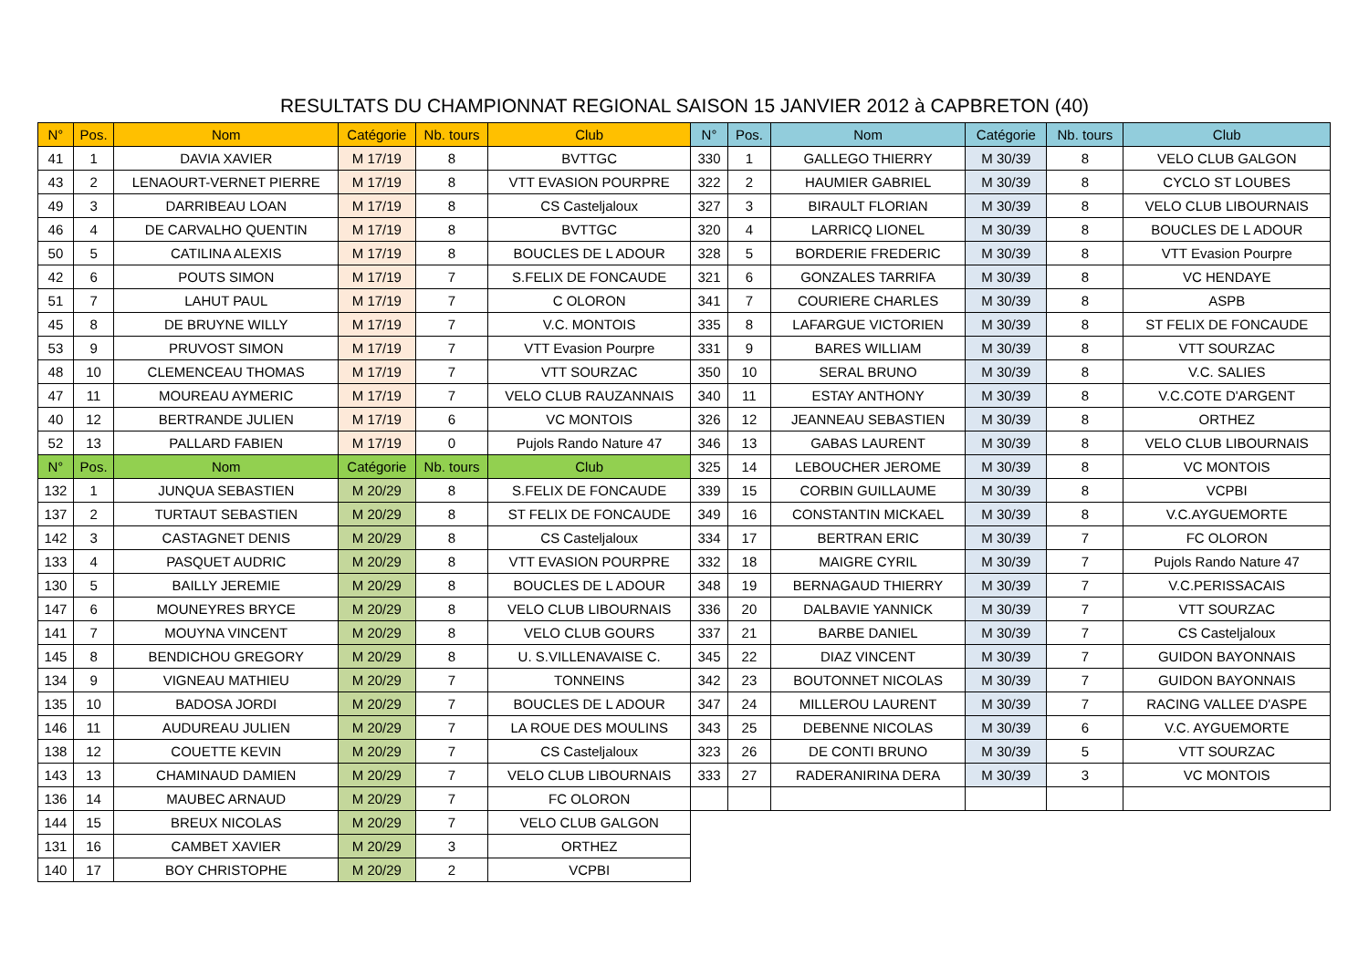RESULTATS DU CHAMPIONNAT REGIONAL SAISON 15 JANVIER 2012 à CAPBRETON (40)
| N° | Pos. | Nom | Catégorie | Nb. tours | Club |
| --- | --- | --- | --- | --- | --- |
| 41 | 1 | DAVIA XAVIER | M 17/19 | 8 | BVTTGC |
| 43 | 2 | LENAOURT-VERNET PIERRE | M 17/19 | 8 | VTT EVASION POURPRE |
| 49 | 3 | DARRIBEAU LOAN | M 17/19 | 8 | CS Casteljaloux |
| 46 | 4 | DE CARVALHO QUENTIN | M 17/19 | 8 | BVTTGC |
| 50 | 5 | CATILINA ALEXIS | M 17/19 | 8 | BOUCLES DE L ADOUR |
| 42 | 6 | POUTS SIMON | M 17/19 | 7 | S.FELIX DE FONCAUDE |
| 51 | 7 | LAHUT PAUL | M 17/19 | 7 | C OLORON |
| 45 | 8 | DE BRUYNE WILLY | M 17/19 | 7 | V.C. MONTOIS |
| 53 | 9 | PRUVOST SIMON | M 17/19 | 7 | VTT Evasion Pourpre |
| 48 | 10 | CLEMENCEAU THOMAS | M 17/19 | 7 | VTT SOURZAC |
| 47 | 11 | MOUREAU AYMERIC | M 17/19 | 7 | VELO CLUB RAUZANNAIS |
| 40 | 12 | BERTRANDE JULIEN | M 17/19 | 6 | VC MONTOIS |
| 52 | 13 | PALLARD FABIEN | M 17/19 | 0 | Pujols Rando Nature 47 |
| N° | Pos. | Nom | Catégorie | Nb. tours | Club |
| 132 | 1 | JUNQUA SEBASTIEN | M 20/29 | 8 | S.FELIX DE FONCAUDE |
| 137 | 2 | TURTAUT SEBASTIEN | M 20/29 | 8 | ST FELIX DE FONCAUDE |
| 142 | 3 | CASTAGNET DENIS | M 20/29 | 8 | CS Casteljaloux |
| 133 | 4 | PASQUET AUDRIC | M 20/29 | 8 | VTT EVASION POURPRE |
| 130 | 5 | BAILLY JEREMIE | M 20/29 | 8 | BOUCLES DE L ADOUR |
| 147 | 6 | MOUNEYRES BRYCE | M 20/29 | 8 | VELO CLUB LIBOURNAIS |
| 141 | 7 | MOUYNA VINCENT | M 20/29 | 8 | VELO CLUB GOURS |
| 145 | 8 | BENDICHOU GREGORY | M 20/29 | 8 | U. S.VILLENAVAISE C. |
| 134 | 9 | VIGNEAU MATHIEU | M 20/29 | 7 | TONNEINS |
| 135 | 10 | BADOSA JORDI | M 20/29 | 7 | BOUCLES DE L ADOUR |
| 146 | 11 | AUDUREAU JULIEN | M 20/29 | 7 | LA ROUE DES MOULINS |
| 138 | 12 | COUETTE KEVIN | M 20/29 | 7 | CS Casteljaloux |
| 143 | 13 | CHAMINAUD DAMIEN | M 20/29 | 7 | VELO CLUB LIBOURNAIS |
| 136 | 14 | MAUBEC ARNAUD | M 20/29 | 7 | FC OLORON |
| 144 | 15 | BREUX NICOLAS | M 20/29 | 7 | VELO CLUB GALGON |
| 131 | 16 | CAMBET XAVIER | M 20/29 | 3 | ORTHEZ |
| 140 | 17 | BOY CHRISTOPHE | M 20/29 | 2 | VCPBI |
| N° | Pos. | Nom | Catégorie | Nb. tours | Club |
| --- | --- | --- | --- | --- | --- |
| 330 | 1 | GALLEGO THIERRY | M 30/39 | 8 | VELO CLUB GALGON |
| 322 | 2 | HAUMIER GABRIEL | M 30/39 | 8 | CYCLO ST LOUBES |
| 327 | 3 | BIRAULT FLORIAN | M 30/39 | 8 | VELO CLUB LIBOURNAIS |
| 320 | 4 | LARRICQ LIONEL | M 30/39 | 8 | BOUCLES DE L ADOUR |
| 328 | 5 | BORDERIE FREDERIC | M 30/39 | 8 | VTT Evasion Pourpre |
| 321 | 6 | GONZALES TARRIFA | M 30/39 | 8 | VC HENDAYE |
| 341 | 7 | COURIERE CHARLES | M 30/39 | 8 | ASPB |
| 335 | 8 | LAFARGUE VICTORIEN | M 30/39 | 8 | ST FELIX DE FONCAUDE |
| 331 | 9 | BARES WILLIAM | M 30/39 | 8 | VTT SOURZAC |
| 350 | 10 | SERAL BRUNO | M 30/39 | 8 | V.C. SALIES |
| 340 | 11 | ESTAY ANTHONY | M 30/39 | 8 | V.C.COTE D'ARGENT |
| 326 | 12 | JEANNEAU SEBASTIEN | M 30/39 | 8 | ORTHEZ |
| 346 | 13 | GABAS LAURENT | M 30/39 | 8 | VELO CLUB LIBOURNAIS |
| 325 | 14 | LEBOUCHER JEROME | M 30/39 | 8 | VC MONTOIS |
| 339 | 15 | CORBIN GUILLAUME | M 30/39 | 8 | VCPBI |
| 349 | 16 | CONSTANTIN MICKAEL | M 30/39 | 8 | V.C.AYGUEMORTE |
| 334 | 17 | BERTRAN ERIC | M 30/39 | 7 | FC OLORON |
| 332 | 18 | MAIGRE CYRIL | M 30/39 | 7 | Pujols Rando Nature 47 |
| 348 | 19 | BERNAGAUD THIERRY | M 30/39 | 7 | V.C.PERISSACAIS |
| 336 | 20 | DALBAVIE YANNICK | M 30/39 | 7 | VTT SOURZAC |
| 337 | 21 | BARBE DANIEL | M 30/39 | 7 | CS Casteljaloux |
| 345 | 22 | DIAZ VINCENT | M 30/39 | 7 | GUIDON BAYONNAIS |
| 342 | 23 | BOUTONNET NICOLAS | M 30/39 | 7 | GUIDON BAYONNAIS |
| 347 | 24 | MILLEROU LAURENT | M 30/39 | 7 | RACING VALLEE D'ASPE |
| 343 | 25 | DEBENNE NICOLAS | M 30/39 | 6 | V.C. AYGUEMORTE |
| 323 | 26 | DE CONTI BRUNO | M 30/39 | 5 | VTT SOURZAC |
| 333 | 27 | RADERANIRINA DERA | M 30/39 | 3 | VC MONTOIS |